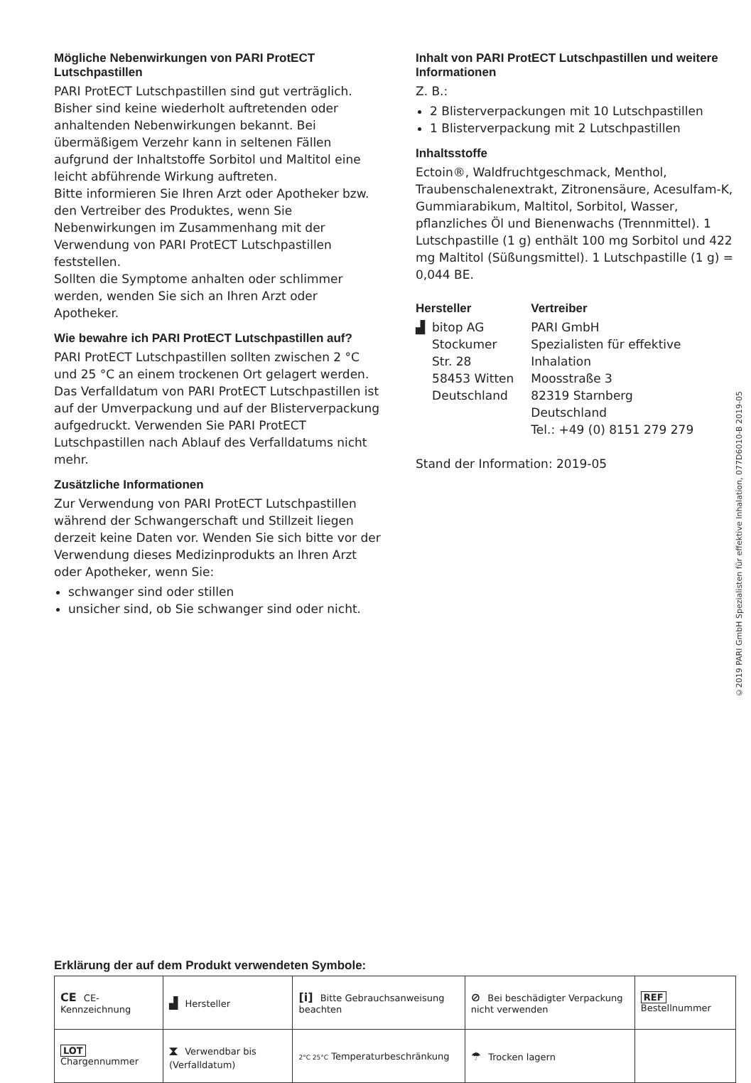Mögliche Nebenwirkungen von PARI ProtECT Lutschpastillen
PARI ProtECT Lutschpastillen sind gut verträglich. Bisher sind keine wiederholt auftretenden oder anhaltenden Nebenwirkungen bekannt. Bei übermäßigem Verzehr kann in seltenen Fällen aufgrund der Inhaltstoffe Sorbitol und Maltitol eine leicht abführende Wirkung auftreten.
Bitte informieren Sie Ihren Arzt oder Apotheker bzw. den Vertreiber des Produktes, wenn Sie Nebenwirkungen im Zusammenhang mit der Verwendung von PARI ProtECT Lutschpastillen feststellen.
Sollten die Symptome anhalten oder schlimmer werden, wenden Sie sich an Ihren Arzt oder Apotheker.
Wie bewahre ich PARI ProtECT Lutschpastillen auf?
PARI ProtECT Lutschpastillen sollten zwischen 2 °C und 25 °C an einem trockenen Ort gelagert werden. Das Verfalldatum von PARI ProtECT Lutschpastillen ist auf der Umverpackung und auf der Blisterverpackung aufgedruckt. Verwenden Sie PARI ProtECT Lutschpastillen nach Ablauf des Verfalldatums nicht mehr.
Zusätzliche Informationen
Zur Verwendung von PARI ProtECT Lutschpastillen während der Schwangerschaft und Stillzeit liegen derzeit keine Daten vor. Wenden Sie sich bitte vor der Verwendung dieses Medizinprodukts an Ihren Arzt oder Apotheker, wenn Sie:
schwanger sind oder stillen
unsicher sind, ob Sie schwanger sind oder nicht.
Inhalt von PARI ProtECT Lutschpastillen und weitere Informationen
Z. B.:
2 Blisterverpackungen mit 10 Lutschpastillen
1 Blisterverpackung mit 2 Lutschpastillen
Inhaltsstoffe
Ectoin®, Waldfruchtgeschmack, Menthol, Traubenschalenextrakt, Zitronensäure, Acesulfam-K, Gummiarabikum, Maltitol, Sorbitol, Wasser, pflanzliches Öl und Bienenwachs (Trennmittel). 1 Lutschpastille (1 g) enthält 100 mg Sorbitol und 422 mg Maltitol (Süßungsmittel). 1 Lutschpastille (1 g) = 0,044 BE.
Hersteller
▟ bitop AG
Stockumer
Str. 28
58453 Witten
Deutschland
Vertreiber
PARI GmbH
Spezialisten für effektive
Inhalation
Moosstraße 3
82319 Starnberg
Deutschland
Tel.: +49 (0) 8151 279 279
Stand der Information: 2019-05
©2019 PARI GmbH Spezialisten für effektive Inhalation, 077D6010-B 2019-05
Erklärung der auf dem Produkt verwendeten Symbole:
| CE CE-Kennzeichnung | ▟ Hersteller | [i] Bitte Gebrauchsanweisung beachten | ⊘ Bei beschädigter Verpackung nicht verwenden | REF Bestellnummer |
| LOT Chargennummer | ⧗ Verwendbar bis (Verfalldatum) | 2°C 25°C Temperaturbeschränkung | ☂ Trocken lagern | |